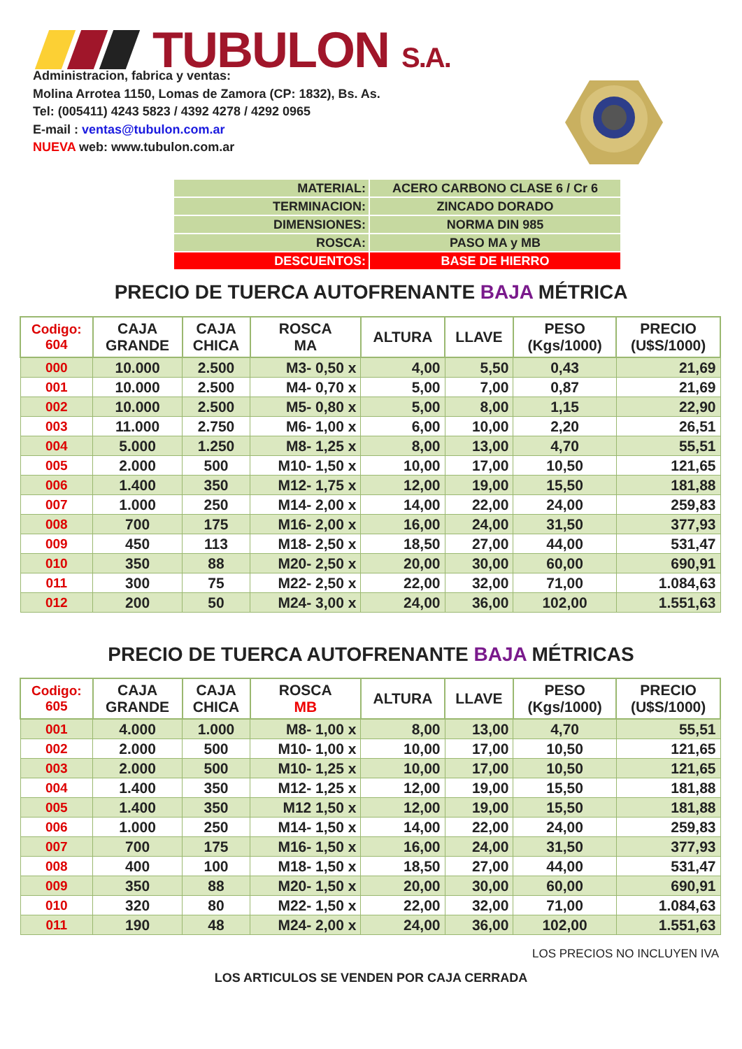TUBULON S.A.
Administracion, fabrica y ventas:
Molina Arrotea 1150, Lomas de Zamora (CP: 1832), Bs. As.
Tel: (005411) 4243 5823 / 4392 4278 / 4292 0965
E-mail : ventas@tubulon.com.ar
NUEVA web: www.tubulon.com.ar
| MATERIAL: | ACERO CARBONO CLASE 6 / Cr 6 |
| TERMINACION: | ZINCADO DORADO |
| DIMENSIONES: | NORMA DIN 985 |
| ROSCA: | PASO MA y MB |
| DESCUENTOS: | BASE DE HIERRO |
PRECIO DE TUERCA AUTOFRENANTE BAJA MÉTRICA
| Codigo: 604 | CAJA GRANDE | CAJA CHICA | ROSCA MA | ALTURA | LLAVE | PESO (Kgs/1000) | PRECIO (U$S/1000) |
| --- | --- | --- | --- | --- | --- | --- | --- |
| 000 | 10.000 | 2.500 | M3- 0,50 x | 4,00 | 5,50 | 0,43 | 21,69 |
| 001 | 10.000 | 2.500 | M4- 0,70 x | 5,00 | 7,00 | 0,87 | 21,69 |
| 002 | 10.000 | 2.500 | M5- 0,80 x | 5,00 | 8,00 | 1,15 | 22,90 |
| 003 | 11.000 | 2.750 | M6- 1,00 x | 6,00 | 10,00 | 2,20 | 26,51 |
| 004 | 5.000 | 1.250 | M8- 1,25 x | 8,00 | 13,00 | 4,70 | 55,51 |
| 005 | 2.000 | 500 | M10- 1,50 x | 10,00 | 17,00 | 10,50 | 121,65 |
| 006 | 1.400 | 350 | M12- 1,75 x | 12,00 | 19,00 | 15,50 | 181,88 |
| 007 | 1.000 | 250 | M14- 2,00 x | 14,00 | 22,00 | 24,00 | 259,83 |
| 008 | 700 | 175 | M16- 2,00 x | 16,00 | 24,00 | 31,50 | 377,93 |
| 009 | 450 | 113 | M18- 2,50 x | 18,50 | 27,00 | 44,00 | 531,47 |
| 010 | 350 | 88 | M20- 2,50 x | 20,00 | 30,00 | 60,00 | 690,91 |
| 011 | 300 | 75 | M22- 2,50 x | 22,00 | 32,00 | 71,00 | 1.084,63 |
| 012 | 200 | 50 | M24- 3,00 x | 24,00 | 36,00 | 102,00 | 1.551,63 |
PRECIO DE TUERCA AUTOFRENANTE BAJA MÉTRICAS
| Codigo: 605 | CAJA GRANDE | CAJA CHICA | ROSCA MB | ALTURA | LLAVE | PESO (Kgs/1000) | PRECIO (U$S/1000) |
| --- | --- | --- | --- | --- | --- | --- | --- |
| 001 | 4.000 | 1.000 | M8- 1,00 x | 8,00 | 13,00 | 4,70 | 55,51 |
| 002 | 2.000 | 500 | M10- 1,00 x | 10,00 | 17,00 | 10,50 | 121,65 |
| 003 | 2.000 | 500 | M10- 1,25 x | 10,00 | 17,00 | 10,50 | 121,65 |
| 004 | 1.400 | 350 | M12- 1,25 x | 12,00 | 19,00 | 15,50 | 181,88 |
| 005 | 1.400 | 350 | M12 1,50 x | 12,00 | 19,00 | 15,50 | 181,88 |
| 006 | 1.000 | 250 | M14- 1,50 x | 14,00 | 22,00 | 24,00 | 259,83 |
| 007 | 700 | 175 | M16- 1,50 x | 16,00 | 24,00 | 31,50 | 377,93 |
| 008 | 400 | 100 | M18- 1,50 x | 18,50 | 27,00 | 44,00 | 531,47 |
| 009 | 350 | 88 | M20- 1,50 x | 20,00 | 30,00 | 60,00 | 690,91 |
| 010 | 320 | 80 | M22- 1,50 x | 22,00 | 32,00 | 71,00 | 1.084,63 |
| 011 | 190 | 48 | M24- 2,00 x | 24,00 | 36,00 | 102,00 | 1.551,63 |
LOS PRECIOS NO INCLUYEN IVA
LOS ARTICULOS SE VENDEN POR CAJA CERRADA